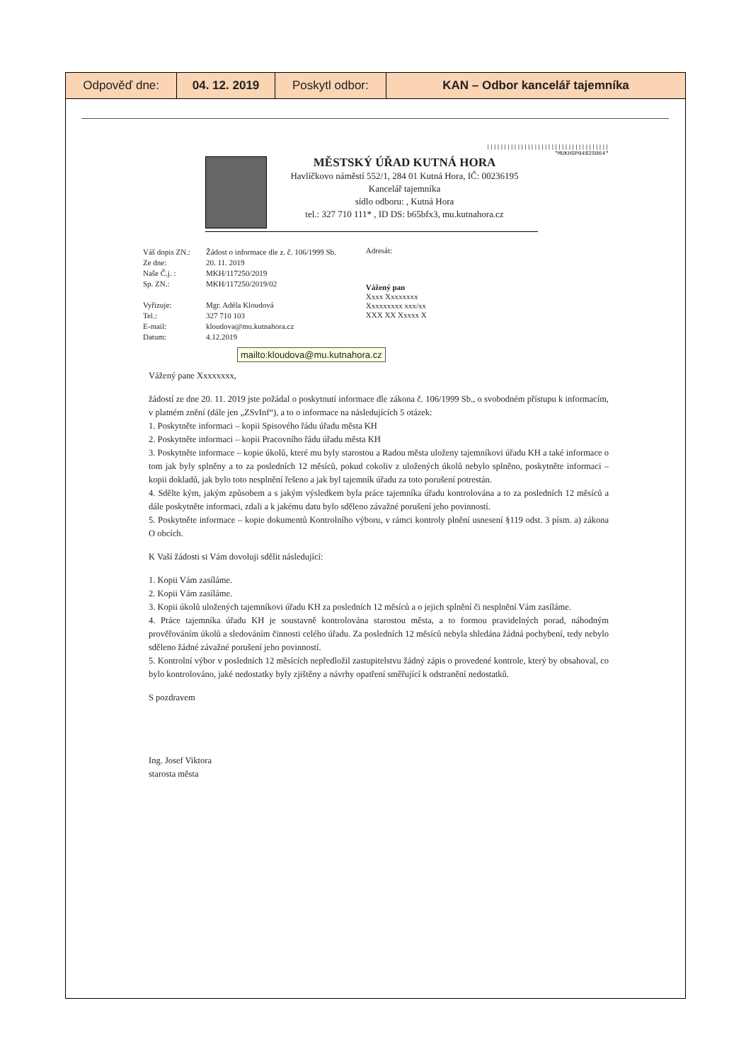| Odpověď dne: | 04. 12. 2019 | Poskytl odbor: | KAN – Odbor kancelář tajemníka |
||||||||||||||||||||||||||||||||||||
*MUKHSP0482S064*
MĚSTSKÝ ÚŘAD KUTNÁ HORA
Havlíčkovo náměstí 552/1, 284 01 Kutná Hora, IČ: 00236195
Kancelář tajemníka
sídlo odboru: , Kutná Hora
tel.: 327 710 111* , ID DS: b65bfx3, mu.kutnahora.cz
| Váš dopis ZN.: | Žádost o informace dle z. č. 106/1999 Sb. |
| Ze dne: | 20. 11. 2019 |
| Naše Č.j. : | MKH/117250/2019 |
| Sp. ZN.: | MKH/117250/2019/02 |
| Vyřizuje: | Mgr. Adéla Kloudová |
| Tel.: | 327 710 103 |
| E-mail: | kloudova@mu.kutnahora.cz |
| Datum: | 4.12.2019 |
Adresát:
Vážený pan
Xxxx Xxxxxxxx
Xxxxxxxxx xxx/xx
XXX XX Xxxxx X
mailto:kloudova@mu.kutnahora.cz
Vážený pane Xxxxxxxx,
žádostí ze dne 20. 11. 2019 jste požádal o poskytnutí informace dle zákona č. 106/1999 Sb., o svobodném přístupu k informacím, v platném znění (dále jen „ZSvInf“), a to o informace na následujících 5 otázek:
1. Poskytněte informaci – kopii Spisového řádu úřadu města KH
2. Poskytněte informaci – kopii Pracovního řádu úřadu města KH
3. Poskytněte informace – kopie úkolů, které mu byly starostou a Radou města uloženy tajemníkovi úřadu KH a také informace o tom jak byly splněny a to za posledních 12 měsíců, pokud cokoliv z uložených úkolů nebylo splněno, poskytněte informaci – kopii dokladů, jak bylo toto nesplnění řešeno a jak byl tajemník úřadu za toto porušení potrestán.
4. Sdělte kým, jakým způsobem a s jakým výsledkem byla práce tajemníka úřadu kontrolována a to za posledních 12 měsíců a dále poskytněte informaci, zdali a k jakému datu bylo sděleno závažné porušení jeho povinností.
5. Poskytněte informace – kopie dokumentů Kontrolního výboru, v rámci kontroly plnění usnesení §119 odst. 3 písm. a) zákona O obcích.
K Vaší žádosti si Vám dovoluji sdělit následující:
1. Kopii Vám zasíláme.
2. Kopii Vám zasíláme.
3. Kopii úkolů uložených tajemníkovi úřadu KH za posledních 12 měsíců a o jejich splnění či nesplnění Vám zasíláme.
4. Práce tajemníka úřadu KH je soustavně kontrolována starostou města, a to formou pravidelných porad, náhodným prověřováním úkolů a sledováním činnosti celého úřadu. Za posledních 12 měsíců nebyla shledána žádná pochybení, tedy nebylo sděleno žádné závažné porušení jeho povinností.
5. Kontrolní výbor v posledních 12 měsících nepředložil zastupitelstvu žádný zápis o provedené kontrole, který by obsahoval, co bylo kontrolováno, jaké nedostatky byly zjištěny a návrhy opatření směřující k odstranění nedostatků.
S pozdravem
Ing. Josef Viktora
starosta města